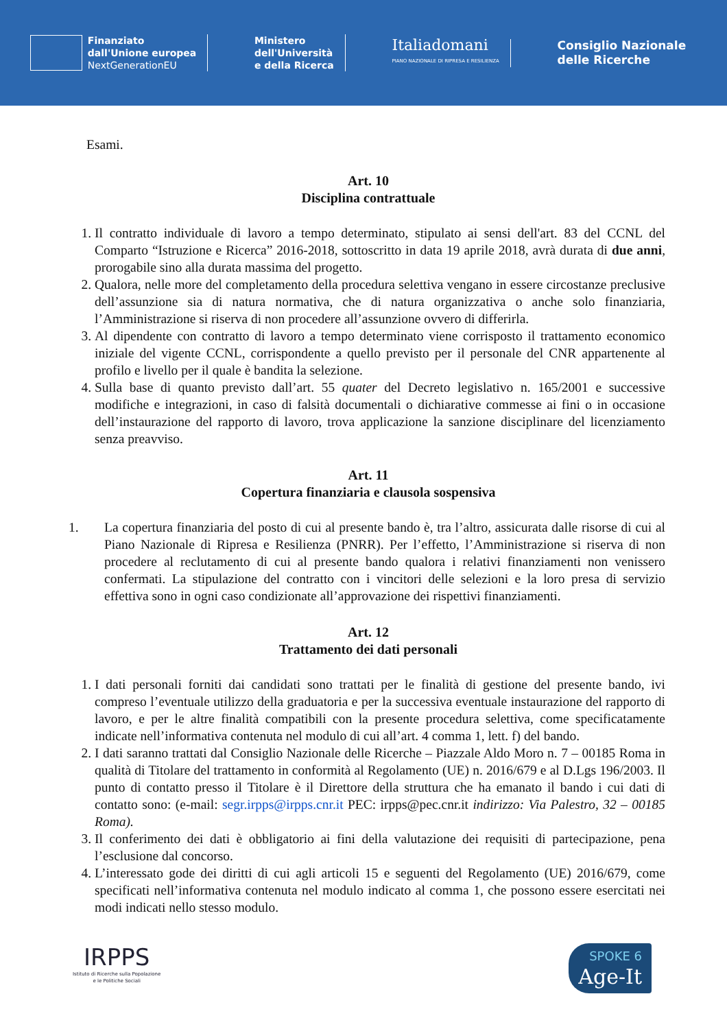Finanziato
dall'Unione europea
NextGenerationEU
Ministero
dell'Università
e della Ricerca
Italiadomani
PIANO NAZIONALE DI RIPRESA E RESILIENZA
Consiglio Nazionale
delle Ricerche
Esami.
Art. 10
Disciplina contrattuale
1. Il contratto individuale di lavoro a tempo determinato, stipulato ai sensi dell'art. 83 del CCNL del Comparto “Istruzione e Ricerca” 2016-2018, sottoscritto in data 19 aprile 2018, avrà durata di due anni, prorogabile sino alla durata massima del progetto.
2. Qualora, nelle more del completamento della procedura selettiva vengano in essere circostanze preclusive dell’assunzione sia di natura normativa, che di natura organizzativa o anche solo finanziaria, l’Amministrazione si riserva di non procedere all’assunzione ovvero di differirla.
3. Al dipendente con contratto di lavoro a tempo determinato viene corrisposto il trattamento economico iniziale del vigente CCNL, corrispondente a quello previsto per il personale del CNR appartenente al profilo e livello per il quale è bandita la selezione.
4. Sulla base di quanto previsto dall’art. 55 quater del Decreto legislativo n. 165/2001 e successive modifiche e integrazioni, in caso di falsità documentali o dichiarative commesse ai fini o in occasione dell’instaurazione del rapporto di lavoro, trova applicazione la sanzione disciplinare del licenziamento senza preavviso.
Art. 11
Copertura finanziaria e clausola sospensiva
1. La copertura finanziaria del posto di cui al presente bando è, tra l’altro, assicurata dalle risorse di cui al Piano Nazionale di Ripresa e Resilienza (PNRR). Per l’effetto, l’Amministrazione si riserva di non procedere al reclutamento di cui al presente bando qualora i relativi finanziamenti non venissero confermati. La stipulazione del contratto con i vincitori delle selezioni e la loro presa di servizio effettiva sono in ogni caso condizionate all’approvazione dei rispettivi finanziamenti.
Art. 12
Trattamento dei dati personali
1. I dati personali forniti dai candidati sono trattati per le finalità di gestione del presente bando, ivi compreso l’eventuale utilizzo della graduatoria e per la successiva eventuale instaurazione del rapporto di lavoro, e per le altre finalità compatibili con la presente procedura selettiva, come specificatamente indicate nell’informativa contenuta nel modulo di cui all’art. 4 comma 1, lett. f) del bando.
2. I dati saranno trattati dal Consiglio Nazionale delle Ricerche – Piazzale Aldo Moro n. 7 – 00185 Roma in qualità di Titolare del trattamento in conformità al Regolamento (UE) n. 2016/679 e al D.Lgs 196/2003. Il punto di contatto presso il Titolare è il Direttore della struttura che ha emanato il bando i cui dati di contatto sono: (e-mail: segr.irpps@irpps.cnr.it PEC: irpps@pec.cnr.it indirizzo: Via Palestro, 32 – 00185 Roma).
3. Il conferimento dei dati è obbligatorio ai fini della valutazione dei requisiti di partecipazione, pena l’esclusione dal concorso.
4. L’interessato gode dei diritti di cui agli articoli 15 e seguenti del Regolamento (UE) 2016/679, come specificati nell’informativa contenuta nel modulo indicato al comma 1, che possono essere esercitati nei modi indicati nello stesso modulo.
IRPPS
Istituto di Ricerche sulla Popolazione
e le Politiche Sociali
SPOKE 6
Age-It